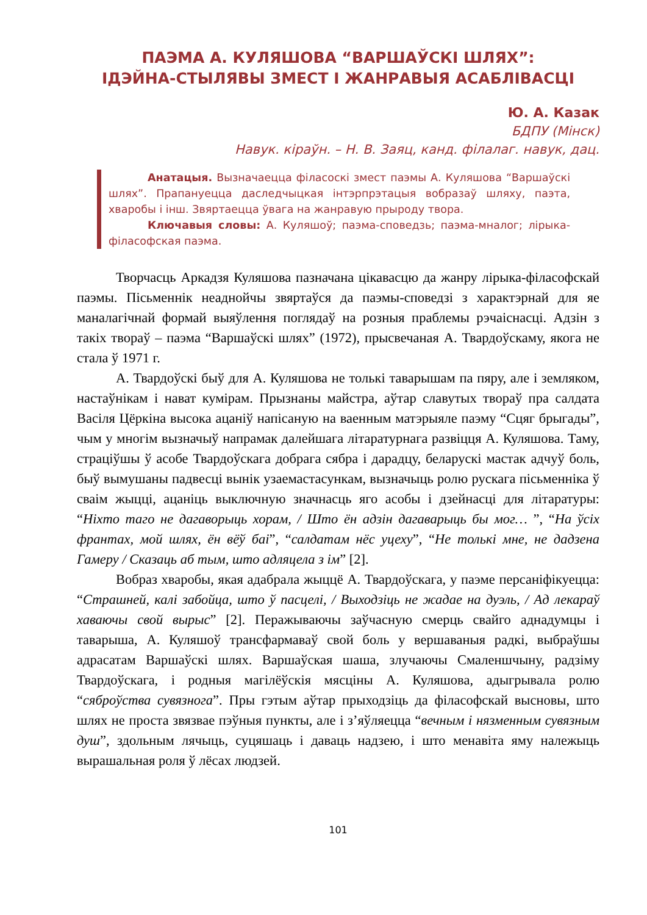ПАЭМА А. КУЛЯШОВА “ВАРШАЎСКІ ШЛЯХ”:
ІДЭЙНА-СТЫЛЯВЫ ЗМЕСТ І ЖАНРАВЫЯ АСАБЛІВАСЦІ
Ю. А. Казак
БДПУ (Мінск)
Навук. кіраўн. – Н. В. Заяц, канд. філалаг. навук, дац.
Анатацыя. Вызначаецца філасоскі змест паэмы А. Куляшова “Варшаўскі шлях”. Прапануецца даследчыцкая інтэрпрэтацыя вобразаў шляху, паэта, хваробы і інш. Звяртаецца ўвага на жанравую прыроду твора.
Ключавыя словы: А. Куляшоў; паэма-споведзь; паэма-мналог; лірыка-філасофская паэма.
Творчасць Аркадзя Куляшова пазначана цікавасцю да жанру лірыка-філасофскай паэмы. Пісьменнік неаднойчы звяртаўся да паэмы-споведзі з характэрнай для яе маналагічнай формай выяўлення поглядаў на розныя праблемы рэчаіснасці. Адзін з такіх твораў – паэма “Варшаўскі шлях” (1972), прысвечаная А. Твардоўскаму, якога не стала ў 1971 г.
А. Твардоўскі быў для А. Куляшова не толькі таварышам па пяру, але і земляком, настаўнікам і нават кумірам. Прызнаны майстра, аўтар славутых твораў пра салдата Васіля Цёркіна высока ацаніў напісаную на ваенным матэрыяле паэму “Сцяг брыгады”, чым у многім вызначыў напрамак далейшага літаратурнага развіцця А. Куляшова. Таму, страціўшы ў асобе Твардоўскага добрага сябра і дарадцу, беларускі мастак адчуў боль, быў вымушаны падвесці вынік узаемастасункам, вызначыць ролю рускага пісьменніка ў сваім жыцці, ацаніць выключную значнасць яго асобы і дзейнасці для літаратуры: “Ніхто таго не дагаворыць хорам, / Што ён адзін дагаварыць бы мог… ”, “На ўсіх франтах, мой шлях, ён вёў баі”, “салдатам нёс уцеху”, “Не толькі мне, не дадзена Гамеру / Сказаць аб тым, што адляцела з ім” [2].
Вобраз хваробы, якая адабрала жыццё А. Твардоўскага, у паэме персаніфікуецца: “Страшней, калі забойца, што ў пасцелі, / Выходзіць не жадае на дуэль, / Ад лекараў хаваючы свой вырыс” [2]. Перажываючы заўчасную смерць свайго аднадумцы і таварыша, А. Куляшоў трансфармаваў свой боль у вершаваныя радкі, выбраўшы адрасатам Варшаўскі шлях. Варшаўская шаша, злучаючы Смаленшчыну, радзіму Твардоўскага, і родныя магілёўскія мясціны А. Куляшова, адыгрывала ролю “сяброўства сувязнога”. Пры гэтым аўтар прыходзіць да філасофскай высновы, што шлях не проста звязвае пэўныя пункты, але і з’яўляецца “вечным і нязменным сувязным душ”, здольным лячыць, суцяшаць і даваць надзею, і што менавіта яму належыць вырашальная роля ў лёсах людзей.
101